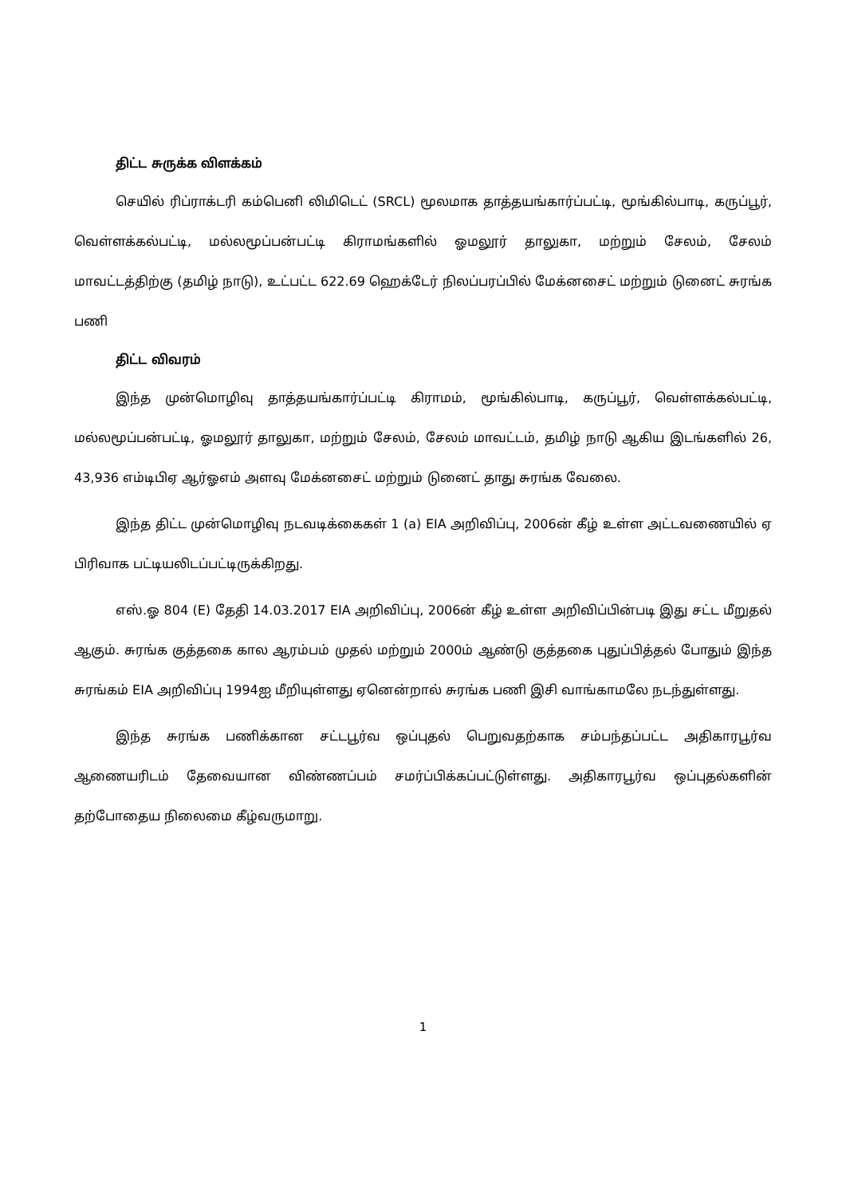திட்ட சுருக்க விளக்கம்
செயில் ரிப்ராக்டரி கம்பெனி லிமிடெட் (SRCL) மூலமாக தாத்தயங்கார்ப்பட்டி, மூங்கில்பாடி, கருப்பூர், வெள்ளக்கல்பட்டி, மல்லமூப்பன்பட்டி கிராமங்களில் ஓமலூர் தாலுகா, மற்றும் சேலம், சேலம் மாவட்டத்திற்கு (தமிழ் நாடு), உட்பட்ட 622.69 ஹெக்டேர் நிலப்பரப்பில் மேக்னசைட் மற்றும் டுனைட் சுரங்க பணி
திட்ட விவரம்
இந்த முன்மொழிவு தாத்தயங்கார்ப்பட்டி கிராமம், மூங்கில்பாடி, கருப்பூர், வெள்ளக்கல்பட்டி, மல்லமூப்பன்பட்டி, ஓமலூர் தாலுகா, மற்றும் சேலம், சேலம் மாவட்டம், தமிழ் நாடு ஆகிய இடங்களில் 26, 43,936 எம்டிபிஏ ஆர்ஓஎம் அளவு மேக்னசைட் மற்றும் டுனைட் தாது சுரங்க வேலை.
இந்த திட்ட முன்மொழிவு நடவடிக்கைகள் 1 (a) EIA அறிவிப்பு, 2006ன் கீழ் உள்ள அட்டவணையில் ஏ பிரிவாக பட்டியலிடப்பட்டிருக்கிறது.
எஸ்.ஓ 804 (E) தேதி 14.03.2017 EIA அறிவிப்பு, 2006ன் கீழ் உள்ள அறிவிப்பின்படி இது சட்ட மீறுதல் ஆகும். சுரங்க குத்தகை கால ஆரம்பம் முதல் மற்றும் 2000ம் ஆண்டு குத்தகை புதுப்பித்தல் போதும் இந்த சுரங்கம் EIA அறிவிப்பு 1994ஐ மீறியுள்ளது ஏனென்றால் சுரங்க பணி இசி வாங்காமலே நடந்துள்ளது.
இந்த சுரங்க பணிக்கான சட்டபூர்வ ஒப்புதல் பெறுவதற்காக சம்பந்தப்பட்ட அதிகாரபூர்வ ஆணையரிடம் தேவையான விண்ணப்பம் சமர்ப்பிக்கப்பட்டுள்ளது. அதிகாரபூர்வ ஒப்புதல்களின் தற்போதைய நிலைமை கீழ்வருமாறு.
1